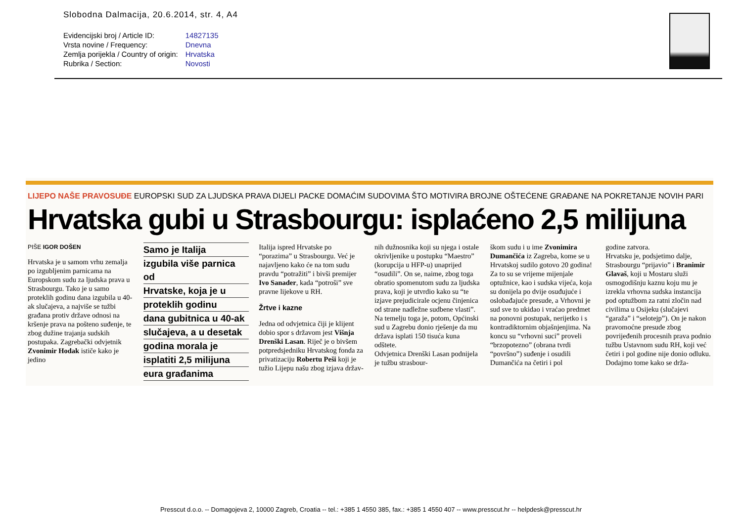Slobodna Dalmacija, 20.6.2014, str. 4, A4
| Evidencijski broj / Article ID: | 14827135 |
| Vrsta novine / Frequency: | Dnevna |
| Zemlja porijekla / Country of origin: | Hrvatska |
| Rubrika / Section: | Novosti |
LIJEPO NAŠE PRAVOSUĐE EUROPSKI SUD ZA LJUDSKA PRAVA DIJELI PACKE DOMAĆIM SUDOVIMA ŠTO MOTIVIRA BROJNE OŠTEĆENE GRAĐANE NA POKRETANJE NOVIH PARI
Hrvatska gubi u Strasbourgu: isplaćeno 2,5 milijuna
PIŠE IGOR DOŠEN
Hrvatska je u samom vrhu zemalja po izgubljenim parnicama na Europskom sudu za ljudska prava u Strasbourgu. Tako je u samo proteklih godinu dana izgubila u 40-ak slučajeva, a najviše se tužbi građana protiv države odnosi na kršenje prava na pošteno suđenje, te zbog dužine trajanja sudskih postupaka. Zagrebački odvjetnik Zvonimir Hodak ističe kako je jedino
Samo je Italija
izgubila više parnica od
Hrvatske, koja je u
proteklih godinu
dana gubitnica u 40-ak
slučajeva, a u desetak
godina morala je
isplatiti 2,5 milijuna
eura građanima
Italija ispred Hrvatske po “porazima” u Strasbourgu. Već je najavljeno kako će na tom sudu pravdu “potražiti” i bivši premijer Ivo Sanader, kada “potroši” sve pravne lijekove u RH.
Žrtve i kazne
Jedna od odvjetnica čiji je klijent dobio spor s državom jest Višnja Drenški Lasan. Riječ je o bivšem potpredsjedniku Hrvatskog fonda za privatizaciju Robertu Peši koji je tužio Lijepu našu zbog izjava držav-
nih dužnosnika koji su njega i ostale okrivljenike u postupku “Maestro” (korupcija u HFP-u) unaprijed “osudili”. On se, naime, zbog toga obratio spomenutom sudu za ljudska prava, koji je utvrdio kako su “te izjave prejudicirale ocjenu činjenica od strane nadležne sudbene vlasti”. Na temelju toga je, potom, Općinski sud u Zagrebu donio rješenje da mu država isplati 150 tisuća kuna odštete.
Odvjetnica Drenški Lasan podnijela je tužbu strasbour-
škom sudu i u ime Zvonimira Dumančića iz Zagreba, kome se u Hrvatskoj sudilo gotovo 20 godina! Za to su se vrijeme mijenjale optužnice, kao i sudska vijeća, koja su donijela po dvije osuđujuće i oslobađajuće presude, a Vrhovni je sud sve to ukidao i vraćao predmet na ponovni postupak, nerijetko i s kontradiktornim objašnjenjima. Na koncu su “vrhovni suci” proveli “brzopotezno” (obrana tvrdi “površno”) suđenje i osudili Dumančića na četiri i pol
godine zatvora.
Hrvatsku je, podsjetimo dalje, Strasbourgu “prijavio” i Branimir Glavaš, koji u Mostaru služi osmogodišnju kaznu koju mu je izrekla vrhovna sudska instancija pod optužbom za ratni zločin nad civilima u Osijeku (slučajevi “garaža” i “selotejp”). On je nakon pravomoćne presude zbog povrijeđenih procesnih prava podnio tužbu Ustavnom sudu RH, koji već četiri i pol godine nije donio odluku.
Dodajmo tome kako se drža-
Presscut d.o.o. -- Domagojeva 2, 10000 Zagreb, Croatia -- tel.: +385 1 4550 385, fax.: +385 1 4550 407 -- www.presscut.hr -- helpdesk@presscut.hr